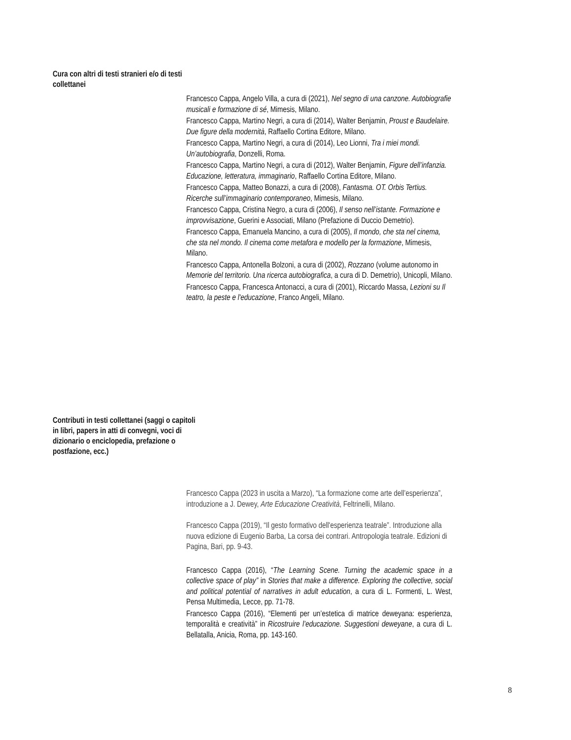Cura con altri di testi stranieri e/o di testi collettanei
Francesco Cappa, Angelo Villa, a cura di (2021), Nel segno di una canzone. Autobiografie musicali e formazione di sé, Mimesis, Milano.
Francesco Cappa, Martino Negri, a cura di (2014), Walter Benjamin, Proust e Baudelaire. Due figure della modernità, Raffaello Cortina Editore, Milano.
Francesco Cappa, Martino Negri, a cura di (2014), Leo Lionni, Tra i miei mondi. Un’autobiografia, Donzelli, Roma.
Francesco Cappa, Martino Negri, a cura di (2012), Walter Benjamin, Figure dell’infanzia. Educazione, letteratura, immaginario, Raffaello Cortina Editore, Milano.
Francesco Cappa, Matteo Bonazzi, a cura di (2008), Fantasma. OT. Orbis Tertius. Ricerche sull’immaginario contemporaneo, Mimesis, Milano.
Francesco Cappa, Cristina Negro, a cura di (2006), Il senso nell’istante. Formazione e improvvisazione, Guerini e Associati, Milano (Prefazione di Duccio Demetrio).
Francesco Cappa, Emanuela Mancino, a cura di (2005), Il mondo, che sta nel cinema, che sta nel mondo. Il cinema come metafora e modello per la formazione, Mimesis, Milano.
Francesco Cappa, Antonella Bolzoni, a cura di (2002), Rozzano (volume autonomo in Memorie del territorio. Una ricerca autobiografica, a cura di D. Demetrio), Unicopli, Milano.
Francesco Cappa, Francesca Antonacci, a cura di (2001), Riccardo Massa, Lezioni su Il teatro, la peste e l'educazione, Franco Angeli, Milano.
Contributi in testi collettanei (saggi o capitoli in libri, papers in atti di convegni, voci di dizionario o enciclopedia, prefazione o postfazione, ecc.)
Francesco Cappa (2023 in uscita a Marzo), “La formazione come arte dell’esperienza”, introduzione a J. Dewey, Arte Educazione Creatività, Feltrinelli, Milano.
Francesco Cappa (2019), “Il gesto formativo dell'esperienza teatrale”. Introduzione alla nuova edizione di Eugenio Barba, La corsa dei contrari. Antropologia teatrale. Edizioni di Pagina, Bari, pp. 9-43.
Francesco Cappa (2016), “The Learning Scene. Turning the academic space in a collective space of play” in Stories that make a difference. Exploring the collective, social and political potential of narratives in adult education, a cura di L. Formenti, L. West, Pensa Multimedia, Lecce, pp. 71-78.
Francesco Cappa (2016), “Elementi per un’estetica di matrice deweyana: esperienza, temporalità e creatività” in Ricostruire l’educazione. Suggestioni deweyane, a cura di L. Bellatalla, Anicia, Roma, pp. 143-160.
8